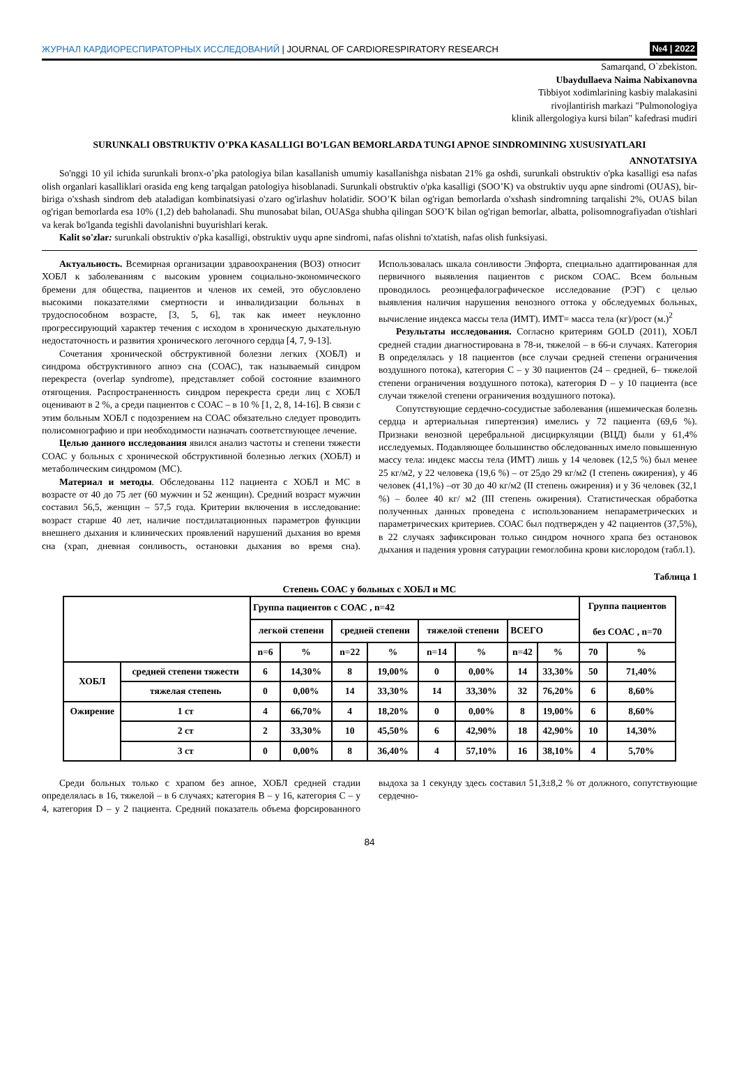ЖУРНАЛ КАРДИОРЕСПИРАТОРНЫХ ИССЛЕДОВАНИЙ | JOURNAL OF CARDIORESPIRATORY RESEARCH
№4 | 2022
Samarqand, O`zbekiston.
Ubaydullaeva Naima Nabixanovna
Tibbiyot xodimlarining kasbiy malakasini
rivojlantirish markazi "Pulmonologiya
klinik allergologiya kursi bilan" kafedrasi mudiri
SURUNKALI OBSTRUKTIV O’PKA KASALLIGI BO’LGAN BEMORLARDA TUNGI APNOE SINDROMINING XUSUSIYATLARI
ANNOTATSIYA
So'nggi 10 yil ichida surunkali bronx-o’pka patologiya bilan kasallanish umumiy kasallanishga nisbatan 21% ga oshdi, surunkali obstruktiv o'pka kasalligi esa nafas olish organlari kasalliklari orasida eng keng tarqalgan patologiya hisoblanadi. Surunkali obstruktiv o'pka kasalligi (SOO’K) va obstruktiv uyqu apne sindromi (OUAS), bir-biriga o'xshash sindrom deb ataladigan kombinatsiyasi o'zaro og'irlashuv holatidir. SOO’K bilan og'rigan bemorlarda o'xshash sindromning tarqalishi 2%, OUAS bilan og'rigan bemorlarda esa 10% (1,2) deb baholanadi. Shu munosabat bilan, OUASga shubha qilingan SOO’K bilan og'rigan bemorlar, albatta, polisomnografiyadan o'tishlari va kerak bo'lganda tegishli davolanishni buyurishlari kerak.
Kalit so'zlar: surunkali obstruktiv o'pka kasalligi, obstruktiv uyqu apne sindromi, nafas olishni to'xtatish, nafas olish funksiyasi.
Актуальность. Всемирная организации здравоохранения (ВОЗ) относит ХОБЛ к заболеваниям с высоким уровнем социально-экономического бремени для общества, пациентов и членов их семей, это обусловлено высокими показателями смертности и инвалидизации больных в трудоспособном возрасте, [3, 5, 6], так как имеет неуклонно прогрессирующий характер течения с исходом в хроническую дыхательную недостаточность и развития хронического легочного сердца [4, 7, 9-13].
Сочетания хронической обструктивной болезни легких (ХОБЛ) и синдрома обструктивного апноэ сна (СОАС), так называемый синдром перекреста (overlap syndrome), представляет собой состояние взаимного отягощения. Распространенность синдром перекреста среди лиц с ХОБЛ оценивают в 2 %, а среди пациентов с СОАС – в 10 % [1, 2, 8, 14-16]. В связи с этим больным ХОБЛ с подозрением на СОАС обязательно следует проводить полисомнографию и при необходимости назначать соответствующее лечение.
Целью данного исследования явился анализ частоты и степени тяжести СОАС у больных с хронической обструктивной болезнью легких (ХОБЛ) и метаболическим синдромом (МС).
Материал и методы. Обследованы 112 пациента с ХОБЛ и МС в возрасте от 40 до 75 лет (60 мужчин и 52 женщин). Средний возраст мужчин составил 56,5, женщин – 57,5 года. Критерии включения в исследование: возраст старше 40 лет, наличие постдилатационных параметров функции внешнего дыхания и клинических проявлений нарушений дыхания во время сна (храп, дневная сонливость, остановки дыхания во время сна). Использовалась шкала сонливости Эпфорта, специально адаптированная для первичного выявления пациентов с риском СОАС. Всем больным проводилось реоэнцефалографическое исследование (РЭГ) с целью выявления наличия нарушения венозного оттока у обследуемых больных, вычисление индекса массы тела (ИМТ). ИМТ= масса тела (кг)/рост (м.)<sup>2</sup>
Результаты исследования. Согласно критериям GOLD (2011), ХОБЛ средней стадии диагностирована в 78-и, тяжелой – в 66-и случаях. Категория B определялась у 18 пациентов (все случаи средней степени ограничения воздушного потока), категория C – у 30 пациентов (24 – средней, 6– тяжелой степени ограничения воздушного потока), категория D – у 10 пациента (все случаи тяжелой степени ограничения воздушного потока).
Сопутствующие сердечно-сосудистые заболевания (ишемическая болезнь сердца и артериальная гипертензия) имелись у 72 пациента (69,6 %). Признаки венозной церебральной дисциркуляции (ВЦД) были у 61,4% исследуемых. Подавляющее большинство обследованных имело повышенную массу тела: индекс массы тела (ИМТ) лишь у 14 человек (12,5 %) был менее 25 кг/м2, у 22 человека (19,6 %) – от 25до 29 кг/м2 (I степень ожирения), у 46 человек (41,1%) –от 30 до 40 кг/м2 (II степень ожирения) и у 36 человек (32,1 %) – более 40 кг/ м2 (III степень ожирения). Статистическая обработка полученных данных проведена с использованием непараметрических и параметрических критериев. СОАС был подтвержден у 42 пациентов (37,5%), в 22 случаях зафиксирован только синдром ночного храпа без остановок дыхания и падения уровня сатурации гемоглобина крови кислородом (табл.1).
Таблица 1
Степень СОАС у больных с ХОБЛ и МС
| | | Группа пациентов с СОАС , n=42 | | | | | | | | Группа пациентов без СОАС , n=70 | |
| | | легкой степени | | средней степени | | тяжелой степени | | ВСЕГО | | | |
| | | n=6 | % | n=22 | % | n=14 | % | n=42 | % | 70 | % |
| ХОБЛ | средней степени тяжести | 6 | 14,30% | 8 | 19,00% | 0 | 0,00% | 14 | 33,30% | 50 | 71,40% |
| | тяжелая степень | 0 | 0,00% | 14 | 33,30% | 14 | 33,30% | 32 | 76,20% | 6 | 8,60% |
| Ожирение | 1 ст | 4 | 66,70% | 4 | 18,20% | 0 | 0,00% | 8 | 19,00% | 6 | 8,60% |
| | 2 ст | 2 | 33,30% | 10 | 45,50% | 6 | 42,90% | 18 | 42,90% | 10 | 14,30% |
| | 3 ст | 0 | 0,00% | 8 | 36,40% | 4 | 57,10% | 16 | 38,10% | 4 | 5,70% |
Среди больных только с храпом без апноe, ХОБЛ средней стадии определялась в 16, тяжелой – в 6 случаях; категория B – у 16, категория C – у 4, категория D – у 2 пациента. Средний показатель объема форсированного выдоха за 1 секунду здесь составил 51,3±8,2 % от должного, сопутствующие сердечно-
84